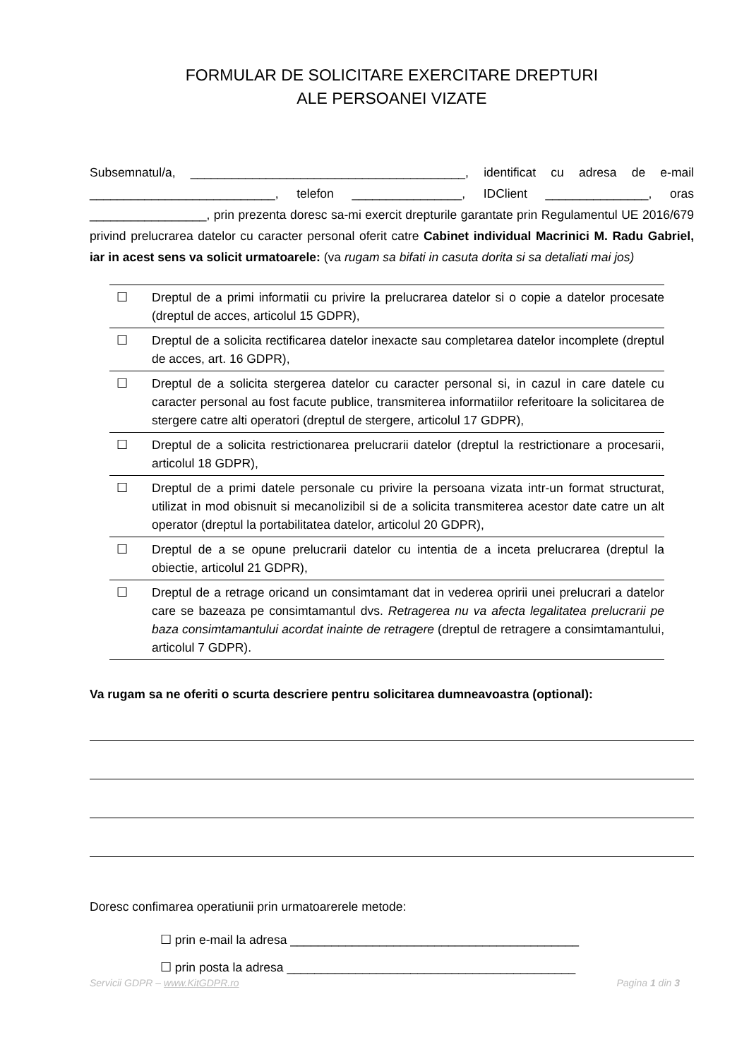FORMULAR DE SOLICITARE EXERCITARE DREPTURI
ALE PERSOANEI VIZATE
Subsemnatul/a, ________________________________________, identificat cu adresa de e-mail ___________________________, telefon ________________, IDClient _______________, oras _________________, prin prezenta doresc sa-mi exercit drepturile garantate prin Regulamentul UE 2016/679 privind prelucrarea datelor cu caracter personal oferit catre Cabinet individual Macrinici M. Radu Gabriel, iar in acest sens va solicit urmatoarele: (va rugam sa bifati in casuta dorita si sa detaliati mai jos)
| ☐ | Dreptul de a primi informatii cu privire la prelucrarea datelor si o copie a datelor procesate (dreptul de acces, articolul 15 GDPR), |
| ☐ | Dreptul de a solicita rectificarea datelor inexacte sau completarea datelor incomplete (dreptul de acces, art. 16 GDPR), |
| ☐ | Dreptul de a solicita stergerea datelor cu caracter personal si, in cazul in care datele cu caracter personal au fost facute publice, transmiterea informatiilor referitoare la solicitarea de stergere catre alti operatori (dreptul de stergere, articolul 17 GDPR), |
| ☐ | Dreptul de a solicita restrictionarea prelucrarii datelor (dreptul la restrictionare a procesarii, articolul 18 GDPR), |
| ☐ | Dreptul de a primi datele personale cu privire la persoana vizata intr-un format structurat, utilizat in mod obisnuit si mecanolizibil si de a solicita transmiterea acestor date catre un alt operator (dreptul la portabilitatea datelor, articolul 20 GDPR), |
| ☐ | Dreptul de a se opune prelucrarii datelor cu intentia de a inceta prelucrarea (dreptul la obiectie, articolul 21 GDPR), |
| ☐ | Dreptul de a retrage oricand un consimtamant dat in vederea opririi unei prelucrari a datelor care se bazeaza pe consimtamantul dvs. Retragerea nu va afecta legalitatea prelucrarii pe baza consimtamantului acordat inainte de retragere (dreptul de retragere a consimtamantului, articolul 7 GDPR). |
Va rugam sa ne oferiti o scurta descriere pentru solicitarea dumneavoastra (optional):
Doresc confimarea operatiunii prin urmatoarerele metode:
☐ prin e-mail la adresa __________________________________________
☐ prin posta la adresa __________________________________________
Servicii GDPR – www.KitGDPR.ro Pagina 1 din 3